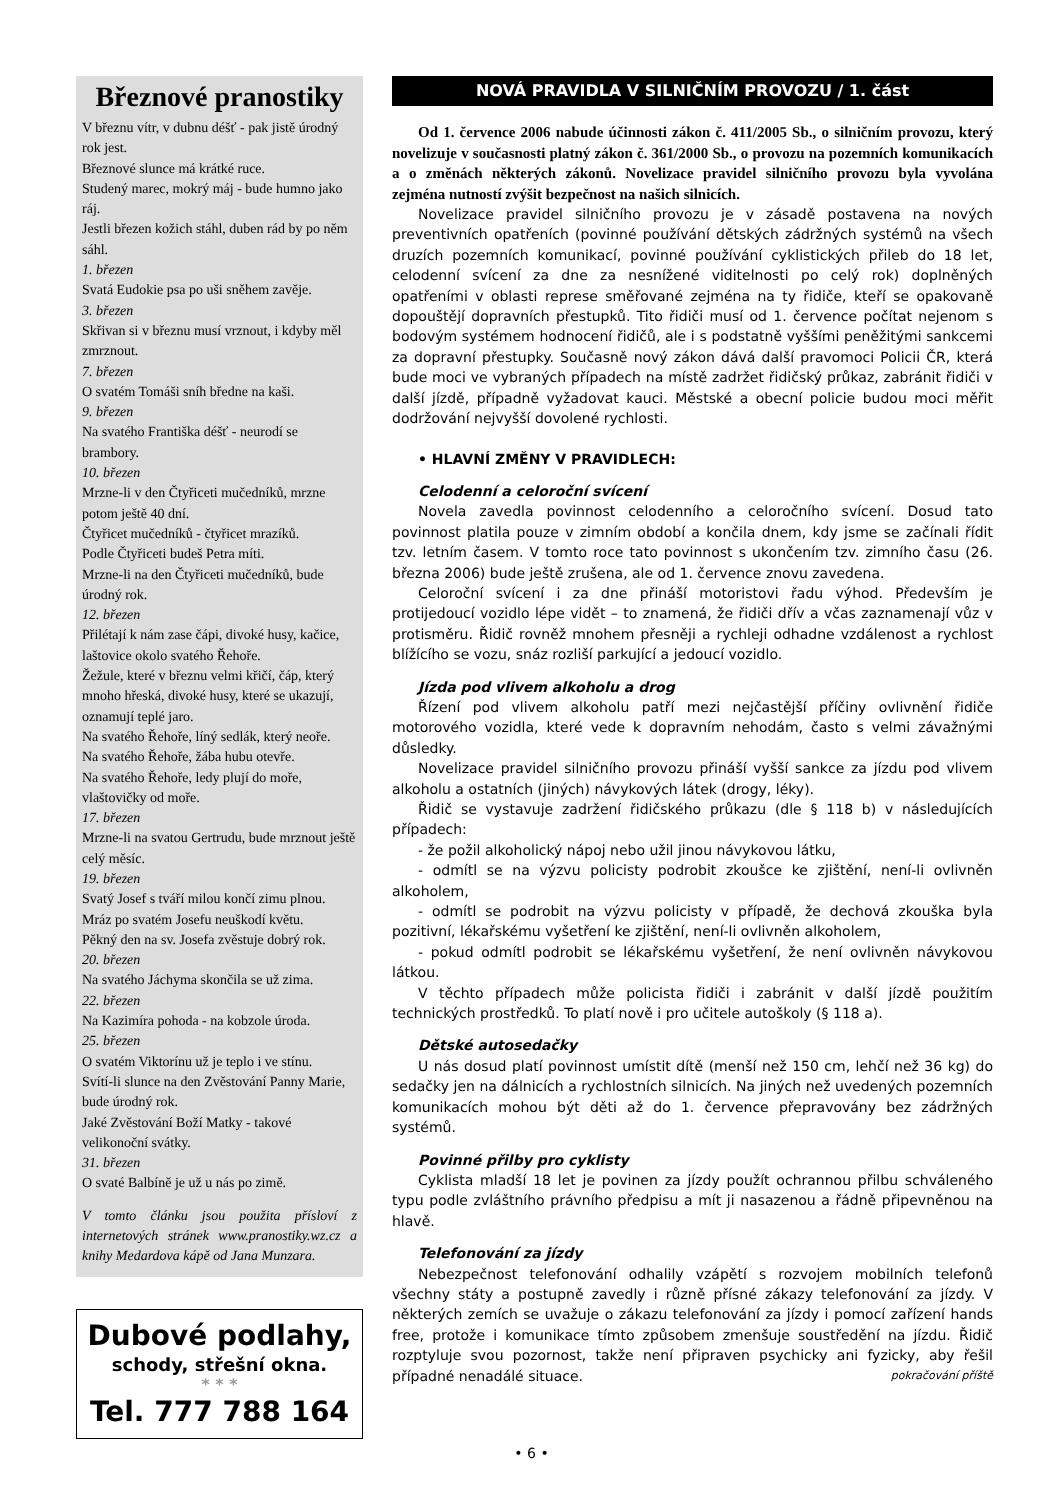Březnové pranostiky
V březnu vítr, v dubnu déšť - pak jistě úrodný rok jest.
Březnové slunce má krátké ruce.
Studený marec, mokrý máj - bude humno jako ráj.
Jestli březen kožich stáhl, duben rád by po něm sáhl.
1. březen
Svatá Eudokie psa po uši sněhem zavěje.
3. březen
Skřivan si v březnu musí vrznout, i kdyby měl zmrznout.
7. březen
O svatém Tomáši sníh bředne na kaši.
9. březen
Na svatého Františka déšť - neurodí se brambory.
10. březen
Mrzne-li v den Čtyřiceti mučedníků, mrzne potom ještě 40 dní.
Čtyřicet mučedníků - čtyřicet mrazíků.
Podle Čtyřiceti budeš Petra míti.
Mrzne-li na den Čtyřiceti mučedníků, bude úrodný rok.
12. březen
Přilétají k nám zase čápi, divoké husy, kačice, laštovice okolo svatého Řehoře.
Žežule, které v březnu velmi křičí, čáp, který mnoho hřeská, divoké husy, které se ukazují, oznamují teplé jaro.
Na svatého Řehoře, líný sedlák, který neoře.
Na svatého Řehoře, žába hubu otevře.
Na svatého Řehoře, ledy plují do moře, vlaštovičky od moře.
17. březen
Mrzne-li na svatou Gertrudu, bude mrznout ještě celý měsíc.
19. březen
Svatý Josef s tváří milou končí zimu plnou.
Mráz po svatém Josefu neuškodí květu.
Pěkný den na sv. Josefa zvěstuje dobrý rok.
20. březen
Na svatého Jáchyma skončila se už zima.
22. březen
Na Kazimíra pohoda - na kobzole úroda.
25. březen
O svatém Viktorínu už je teplo i ve stínu.
Svítí-li slunce na den Zvěstování Panny Marie, bude úrodný rok.
Jaké Zvěstování Boží Matky - takové velikonoční svátky.
31. březen
O svaté Balbíně je už u nás po zimě.
V tomto článku jsou použita přísloví z internetových stránek www.pranostiky.wz.cz a knihy Medardova kápě od Jana Munzara.
Dubové podlahy,
schody, střešní okna.
* * *
Tel. 777 788 164
NOVÁ PRAVIDLA V SILNIČNÍM PROVOZU / 1. část
Od 1. července 2006 nabude účinnosti zákon č. 411/2005 Sb., o silničním provozu, který novelizuje v současnosti platný zákon č. 361/2000 Sb., o provozu na pozemních komunikacích a o změnách některých zákonů. Novelizace pravidel silničního provozu byla vyvolána zejména nutností zvýšit bezpečnost na našich silnicích.
Novelizace pravidel silničního provozu je v zásadě postavena na nových preventivních opatřeních (povinné používání dětských zádržných systémů na všech druzích pozemních komunikací, povinné používání cyklistických přileb do 18 let, celodenní svícení za dne za nesnížené viditelnosti po celý rok) doplněných opatřeními v oblasti represe směřované zejména na ty řidiče, kteří se opakovaně dopouštějí dopravních přestupků. Tito řidiči musí od 1. července počítat nejenom s bodovým systémem hodnocení řidičů, ale i s podstatně vyššími peněžitými sankcemi za dopravní přestupky. Současně nový zákon dává další pravomoci Policii ČR, která bude moci ve vybraných případech na místě zadržet řidičský průkaz, zabránit řidiči v další jízdě, případně vyžadovat kauci. Městské a obecní policie budou moci měřit dodržování nejvyšší dovolené rychlosti.
• HLAVNÍ ZMĚNY V PRAVIDLECH:
Celodenní a celoroční svícení
Novela zavedla povinnost celodenního a celoročního svícení. Dosud tato povinnost platila pouze v zimním období a končila dnem, kdy jsme se začínali řídit tzv. letním časem. V tomto roce tato povinnost s ukončením tzv. zimního času (26. března 2006) bude ještě zrušena, ale od 1. července znovu zavedena.
Celoroční svícení i za dne přináší motoristovi řadu výhod. Především je protijedoucí vozidlo lépe vidět – to znamená, že řidiči dřív a včas zaznamenají vůz v protisměru. Řidič rovněž mnohem přesněji a rychleji odhadne vzdálenost a rychlost blížícího se vozu, snáz rozliší parkující a jedoucí vozidlo.
Jízda pod vlivem alkoholu a drog
Řízení pod vlivem alkoholu patří mezi nejčastější příčiny ovlivnění řidiče motorového vozidla, které vede k dopravním nehodám, často s velmi závažnými důsledky.
Novelizace pravidel silničního provozu přináší vyšší sankce za jízdu pod vlivem alkoholu a ostatních (jiných) návykových látek (drogy, léky).
Řidič se vystavuje zadržení řidičského průkazu (dle § 118 b) v následujících případech:
- že požil alkoholický nápoj nebo užil jinou návykovou látku,
- odmítl se na výzvu policisty podrobit zkoušce ke zjištění, není-li ovlivněn alkoholem,
- odmítl se podrobit na výzvu policisty v případě, že dechová zkouška byla pozitivní, lékařskému vyšetření ke zjištění, není-li ovlivněn alkoholem,
- pokud odmítl podrobit se lékařskému vyšetření, že není ovlivněn návykovou látkou.
V těchto případech může policista řidiči i zabránit v další jízdě použitím technických prostředků. To platí nově i pro učitele autoškoly (§ 118 a).
Dětské autosedačky
U nás dosud platí povinnost umístit dítě (menší než 150 cm, lehčí než 36 kg) do sedačky jen na dálnicích a rychlostních silnicích. Na jiných než uvedených pozemních komunikacích mohou být děti až do 1. července přepravovány bez zádržných systémů.
Povinné přilby pro cyklisty
Cyklista mladší 18 let je povinen za jízdy použít ochrannou přilbu schváleného typu podle zvláštního právního předpisu a mít ji nasazenou a řádně připevněnou na hlavě.
Telefonování za jízdy
Nebezpečnost telefonování odhalily vzápětí s rozvojem mobilních telefonů všechny státy a postupně zavedly i různě přísné zákazy telefonování za jízdy. V některých zemích se uvažuje o zákazu telefonování za jízdy i pomocí zařízení hands free, protože i komunikace tímto způsobem zmenšuje soustředění na jízdu. Řidič rozptyluje svou pozornost, takže není připraven psychicky ani fyzicky, aby řešil případné nenadálé situace. pokračování příště
• 6 •